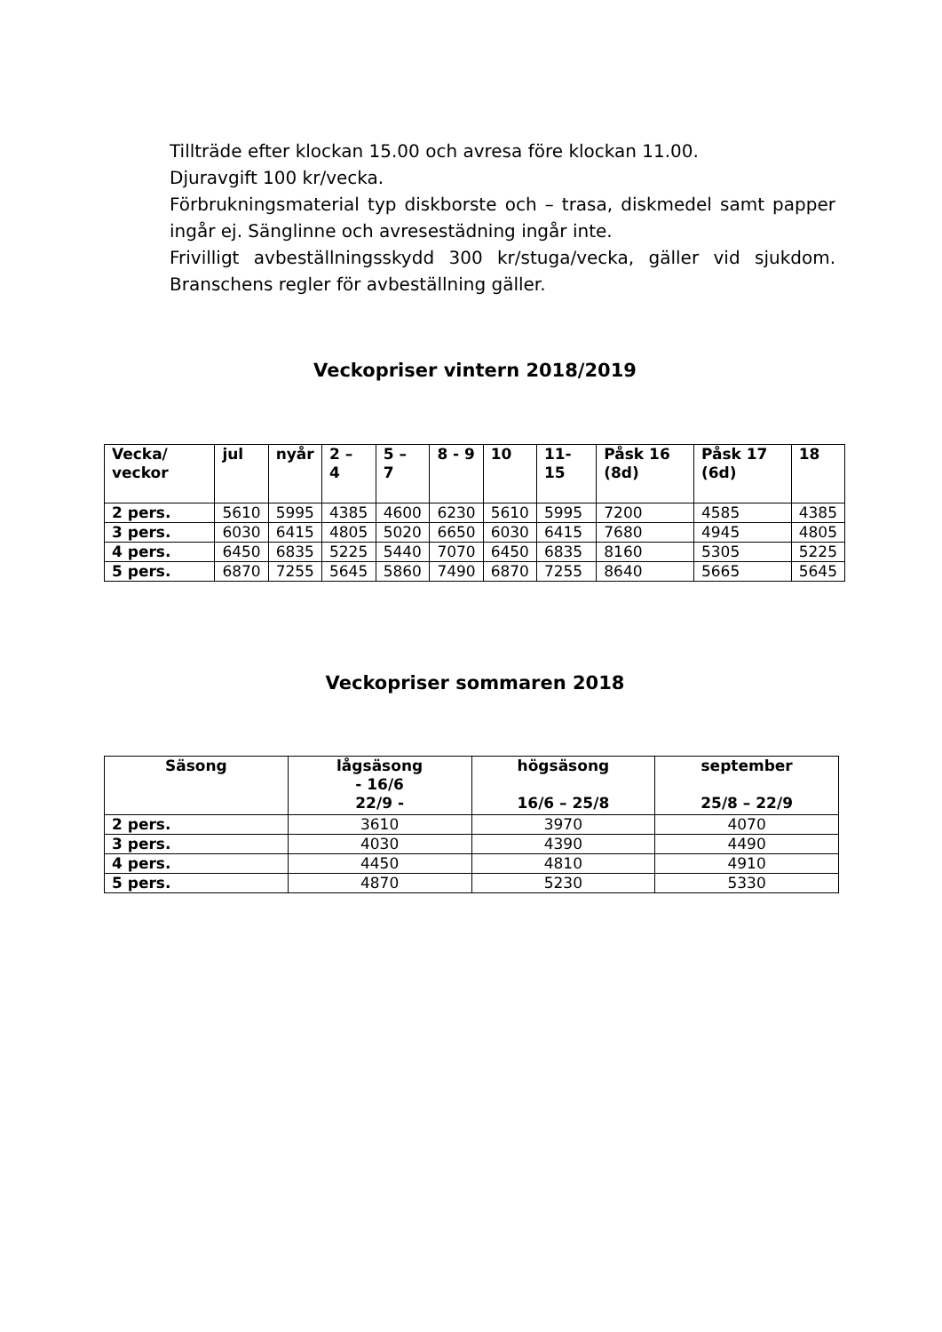Tillträde efter klockan 15.00 och avresa före klockan 11.00.
Djuravgift 100 kr/vecka.
Förbrukningsmaterial typ diskborste och – trasa, diskmedel samt papper ingår ej. Sänglinne och avresestädning ingår inte.
Frivilligt avbeställningsskydd 300 kr/stuga/vecka, gäller vid sjukdom. Branschens regler för avbeställning gäller.
Veckopriser vintern 2018/2019
| Vecka/ veckor | jul | nyår | 2 – 4 | 5 – 7 | 8 - 9 | 10 | 11-15 | Påsk 16 (8d) | Påsk 17 (6d) | 18 |
| --- | --- | --- | --- | --- | --- | --- | --- | --- | --- | --- |
| 2 pers. | 5610 | 5995 | 4385 | 4600 | 6230 | 5610 | 5995 | 7200 | 4585 | 4385 |
| 3 pers. | 6030 | 6415 | 4805 | 5020 | 6650 | 6030 | 6415 | 7680 | 4945 | 4805 |
| 4 pers. | 6450 | 6835 | 5225 | 5440 | 7070 | 6450 | 6835 | 8160 | 5305 | 5225 |
| 5 pers. | 6870 | 7255 | 5645 | 5860 | 7490 | 6870 | 7255 | 8640 | 5665 | 5645 |
Veckopriser sommaren 2018
| Säsong | lågsäsong - 16/6 22/9 - | högsäsong 16/6 – 25/8 | september 25/8 – 22/9 |
| --- | --- | --- | --- |
| 2 pers. | 3610 | 3970 | 4070 |
| 3 pers. | 4030 | 4390 | 4490 |
| 4 pers. | 4450 | 4810 | 4910 |
| 5 pers. | 4870 | 5230 | 5330 |